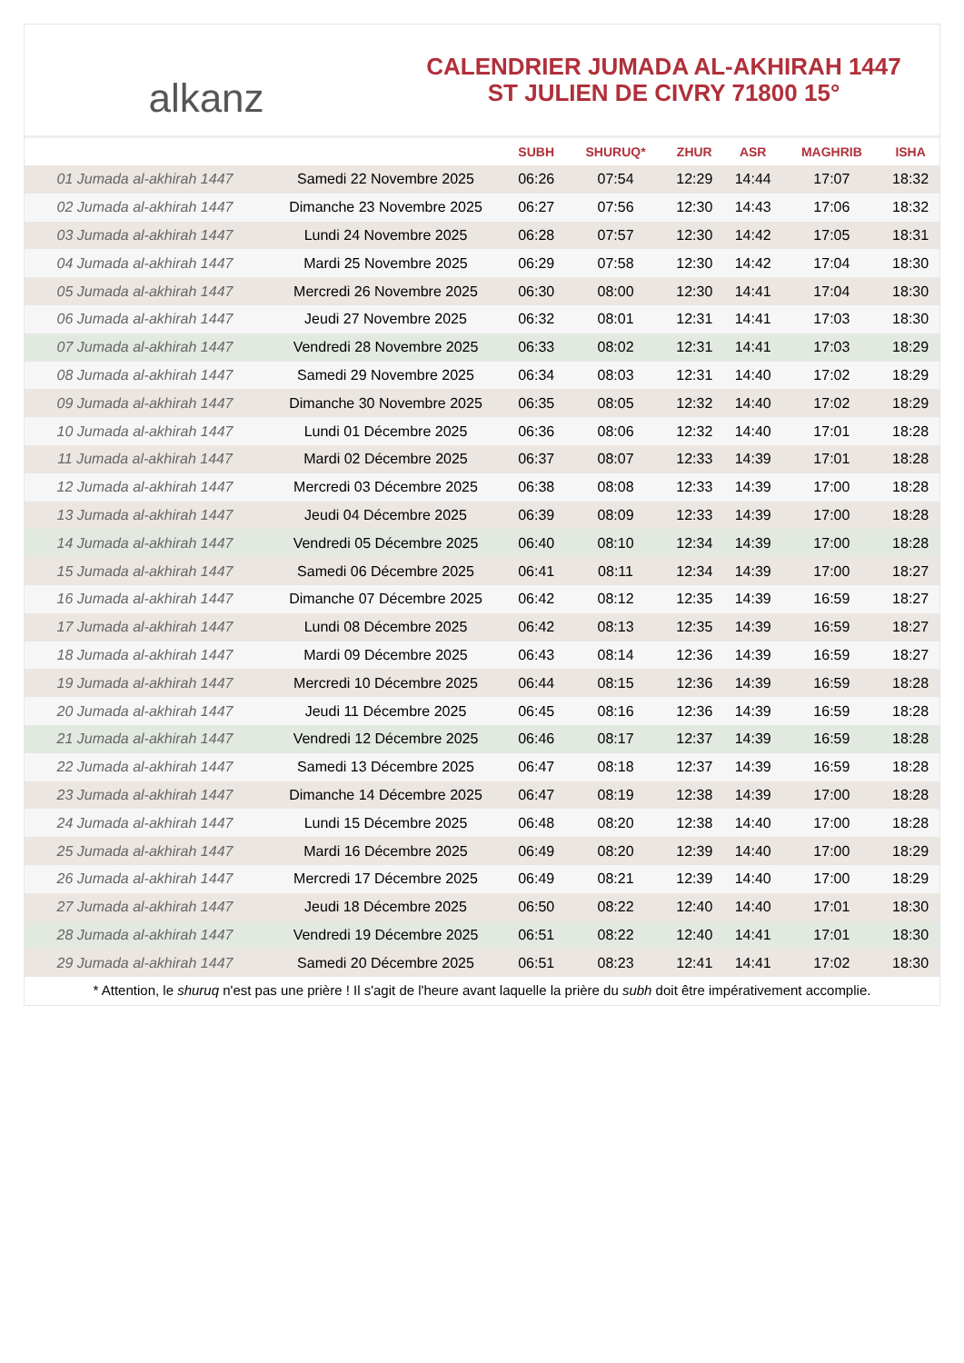alkanz
CALENDRIER JUMADA AL-AKHIRAH 1447
ST JULIEN DE CIVRY 71800 15°
| | | SUBH | SHURUQ* | ZHUR | ASR | MAGHRIB | ISHA |
| --- | --- | --- | --- | --- | --- | --- | --- |
| 01 Jumada al-akhirah 1447 | Samedi 22 Novembre 2025 | 06:26 | 07:54 | 12:29 | 14:44 | 17:07 | 18:32 |
| 02 Jumada al-akhirah 1447 | Dimanche 23 Novembre 2025 | 06:27 | 07:56 | 12:30 | 14:43 | 17:06 | 18:32 |
| 03 Jumada al-akhirah 1447 | Lundi 24 Novembre 2025 | 06:28 | 07:57 | 12:30 | 14:42 | 17:05 | 18:31 |
| 04 Jumada al-akhirah 1447 | Mardi 25 Novembre 2025 | 06:29 | 07:58 | 12:30 | 14:42 | 17:04 | 18:30 |
| 05 Jumada al-akhirah 1447 | Mercredi 26 Novembre 2025 | 06:30 | 08:00 | 12:30 | 14:41 | 17:04 | 18:30 |
| 06 Jumada al-akhirah 1447 | Jeudi 27 Novembre 2025 | 06:32 | 08:01 | 12:31 | 14:41 | 17:03 | 18:30 |
| 07 Jumada al-akhirah 1447 | Vendredi 28 Novembre 2025 | 06:33 | 08:02 | 12:31 | 14:41 | 17:03 | 18:29 |
| 08 Jumada al-akhirah 1447 | Samedi 29 Novembre 2025 | 06:34 | 08:03 | 12:31 | 14:40 | 17:02 | 18:29 |
| 09 Jumada al-akhirah 1447 | Dimanche 30 Novembre 2025 | 06:35 | 08:05 | 12:32 | 14:40 | 17:02 | 18:29 |
| 10 Jumada al-akhirah 1447 | Lundi 01 Décembre 2025 | 06:36 | 08:06 | 12:32 | 14:40 | 17:01 | 18:28 |
| 11 Jumada al-akhirah 1447 | Mardi 02 Décembre 2025 | 06:37 | 08:07 | 12:33 | 14:39 | 17:01 | 18:28 |
| 12 Jumada al-akhirah 1447 | Mercredi 03 Décembre 2025 | 06:38 | 08:08 | 12:33 | 14:39 | 17:00 | 18:28 |
| 13 Jumada al-akhirah 1447 | Jeudi 04 Décembre 2025 | 06:39 | 08:09 | 12:33 | 14:39 | 17:00 | 18:28 |
| 14 Jumada al-akhirah 1447 | Vendredi 05 Décembre 2025 | 06:40 | 08:10 | 12:34 | 14:39 | 17:00 | 18:28 |
| 15 Jumada al-akhirah 1447 | Samedi 06 Décembre 2025 | 06:41 | 08:11 | 12:34 | 14:39 | 17:00 | 18:27 |
| 16 Jumada al-akhirah 1447 | Dimanche 07 Décembre 2025 | 06:42 | 08:12 | 12:35 | 14:39 | 16:59 | 18:27 |
| 17 Jumada al-akhirah 1447 | Lundi 08 Décembre 2025 | 06:42 | 08:13 | 12:35 | 14:39 | 16:59 | 18:27 |
| 18 Jumada al-akhirah 1447 | Mardi 09 Décembre 2025 | 06:43 | 08:14 | 12:36 | 14:39 | 16:59 | 18:27 |
| 19 Jumada al-akhirah 1447 | Mercredi 10 Décembre 2025 | 06:44 | 08:15 | 12:36 | 14:39 | 16:59 | 18:28 |
| 20 Jumada al-akhirah 1447 | Jeudi 11 Décembre 2025 | 06:45 | 08:16 | 12:36 | 14:39 | 16:59 | 18:28 |
| 21 Jumada al-akhirah 1447 | Vendredi 12 Décembre 2025 | 06:46 | 08:17 | 12:37 | 14:39 | 16:59 | 18:28 |
| 22 Jumada al-akhirah 1447 | Samedi 13 Décembre 2025 | 06:47 | 08:18 | 12:37 | 14:39 | 16:59 | 18:28 |
| 23 Jumada al-akhirah 1447 | Dimanche 14 Décembre 2025 | 06:47 | 08:19 | 12:38 | 14:39 | 17:00 | 18:28 |
| 24 Jumada al-akhirah 1447 | Lundi 15 Décembre 2025 | 06:48 | 08:20 | 12:38 | 14:40 | 17:00 | 18:28 |
| 25 Jumada al-akhirah 1447 | Mardi 16 Décembre 2025 | 06:49 | 08:20 | 12:39 | 14:40 | 17:00 | 18:29 |
| 26 Jumada al-akhirah 1447 | Mercredi 17 Décembre 2025 | 06:49 | 08:21 | 12:39 | 14:40 | 17:00 | 18:29 |
| 27 Jumada al-akhirah 1447 | Jeudi 18 Décembre 2025 | 06:50 | 08:22 | 12:40 | 14:40 | 17:01 | 18:30 |
| 28 Jumada al-akhirah 1447 | Vendredi 19 Décembre 2025 | 06:51 | 08:22 | 12:40 | 14:41 | 17:01 | 18:30 |
| 29 Jumada al-akhirah 1447 | Samedi 20 Décembre 2025 | 06:51 | 08:23 | 12:41 | 14:41 | 17:02 | 18:30 |
* Attention, le shuruq n'est pas une prière ! Il s'agit de l'heure avant laquelle la prière du subh doit être impérativement accomplie.